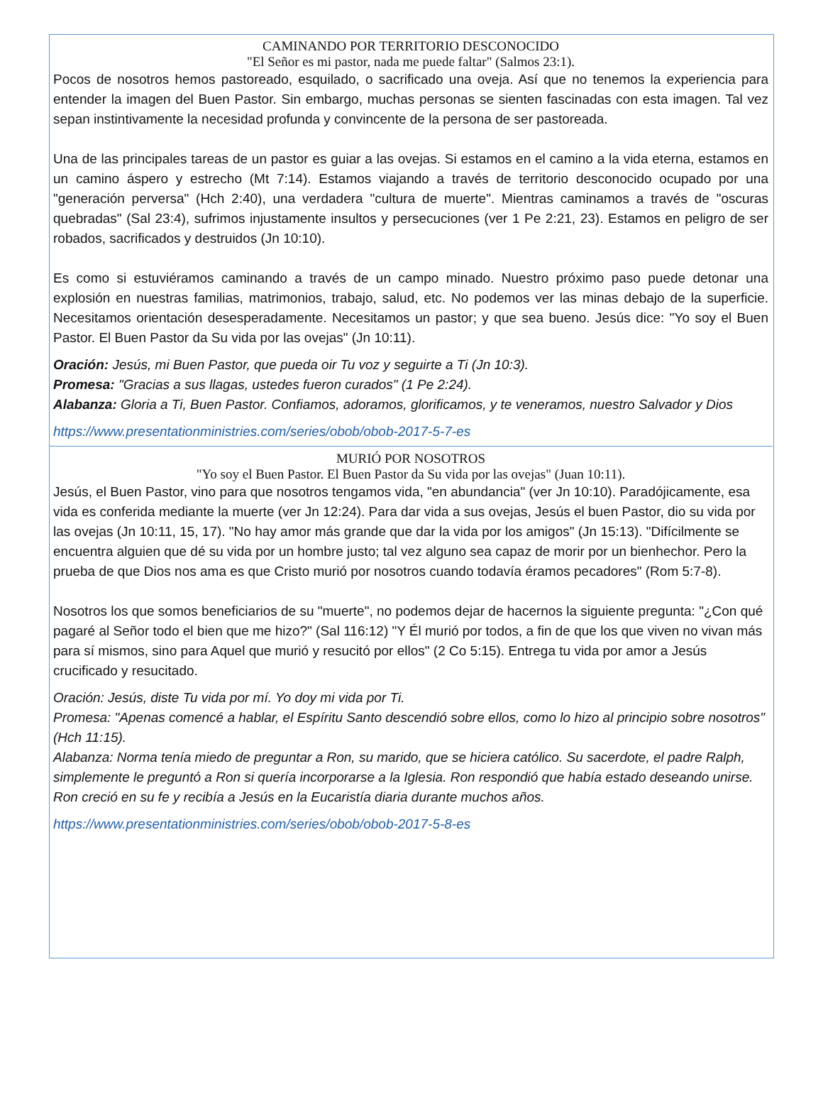CAMINANDO POR TERRITORIO DESCONOCIDO
"El Señor es mi pastor, nada me puede faltar" (Salmos 23:1).
Pocos de nosotros hemos pastoreado, esquilado, o sacrificado una oveja. Así que no tenemos la experiencia para entender la imagen del Buen Pastor. Sin embargo, muchas personas se sienten fascinadas con esta imagen. Tal vez sepan instintivamente la necesidad profunda y convincente de la persona de ser pastoreada.
Una de las principales tareas de un pastor es guiar a las ovejas. Si estamos en el camino a la vida eterna, estamos en un camino áspero y estrecho (Mt 7:14). Estamos viajando a través de territorio desconocido ocupado por una "generación perversa" (Hch 2:40), una verdadera "cultura de muerte". Mientras caminamos a través de "oscuras quebradas" (Sal 23:4), sufrimos injustamente insultos y persecuciones (ver 1 Pe 2:21, 23). Estamos en peligro de ser robados, sacrificados y destruidos (Jn 10:10).
Es como si estuviéramos caminando a través de un campo minado. Nuestro próximo paso puede detonar una explosión en nuestras familias, matrimonios, trabajo, salud, etc. No podemos ver las minas debajo de la superficie. Necesitamos orientación desesperadamente. Necesitamos un pastor; y que sea bueno. Jesús dice: "Yo soy el Buen Pastor. El Buen Pastor da Su vida por las ovejas" (Jn 10:11).
Oración: Jesús, mi Buen Pastor, que pueda oir Tu voz y seguirte a Ti (Jn 10:3).
Promesa: "Gracias a sus llagas, ustedes fueron curados" (1 Pe 2:24).
Alabanza: Gloria a Ti, Buen Pastor. Confiamos, adoramos, glorificamos, y te veneramos, nuestro Salvador y Dios
https://www.presentationministries.com/series/obob/obob-2017-5-7-es
MURIÓ POR NOSOTROS
"Yo soy el Buen Pastor. El Buen Pastor da Su vida por las ovejas" (Juan 10:11).
Jesús, el Buen Pastor, vino para que nosotros tengamos vida, "en abundancia" (ver Jn 10:10). Paradójicamente, esa vida es conferida mediante la muerte (ver Jn 12:24). Para dar vida a sus ovejas, Jesús el buen Pastor, dio su vida por las ovejas (Jn 10:11, 15, 17). "No hay amor más grande que dar la vida por los amigos" (Jn 15:13). "Difícilmente se encuentra alguien que dé su vida por un hombre justo; tal vez alguno sea capaz de morir por un bienhechor. Pero la prueba de que Dios nos ama es que Cristo murió por nosotros cuando todavía éramos pecadores" (Rom 5:7-8).
Nosotros los que somos beneficiarios de su "muerte", no podemos dejar de hacernos la siguiente pregunta: "¿Con qué pagaré al Señor todo el bien que me hizo?" (Sal 116:12) "Y Él murió por todos, a fin de que los que viven no vivan más para sí mismos, sino para Aquel que murió y resucitó por ellos" (2 Co 5:15). Entrega tu vida por amor a Jesús crucificado y resucitado.
Oración: Jesús, diste Tu vida por mí. Yo doy mi vida por Ti.
Promesa: "Apenas comencé a hablar, el Espíritu Santo descendió sobre ellos, como lo hizo al principio sobre nosotros" (Hch 11:15).
Alabanza: Norma tenía miedo de preguntar a Ron, su marido, que se hiciera católico. Su sacerdote, el padre Ralph, simplemente le preguntó a Ron si quería incorporarse a la Iglesia. Ron respondió que había estado deseando unirse. Ron creció en su fe y recibía a Jesús en la Eucaristía diaria durante muchos años.
https://www.presentationministries.com/series/obob/obob-2017-5-8-es